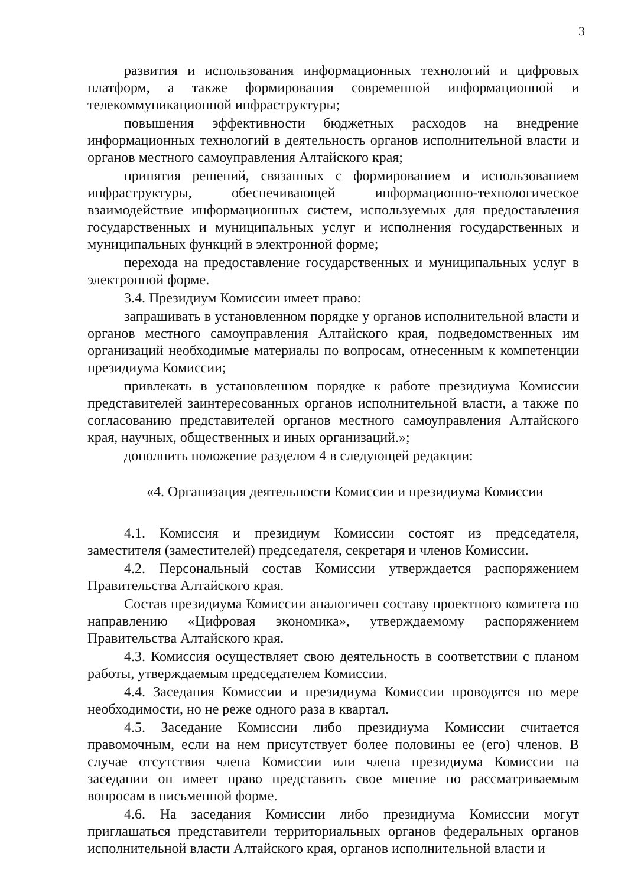3
развития и использования информационных технологий и цифровых платформ, а также формирования современной информационной и телекоммуникационной инфраструктуры;
повышения эффективности бюджетных расходов на внедрение информационных технологий в деятельность органов исполнительной власти и органов местного самоуправления Алтайского края;
принятия решений, связанных с формированием и использованием инфраструктуры, обеспечивающей информационно-технологическое взаимодействие информационных систем, используемых для предоставления государственных и муниципальных услуг и исполнения государственных и муниципальных функций в электронной форме;
перехода на предоставление государственных и муниципальных услуг в электронной форме.
3.4. Президиум Комиссии имеет право:
запрашивать в установленном порядке у органов исполнительной власти и органов местного самоуправления Алтайского края, подведомственных им организаций необходимые материалы по вопросам, отнесенным к компетенции президиума Комиссии;
привлекать в установленном порядке к работе президиума Комиссии представителей заинтересованных органов исполнительной власти, а также по согласованию представителей органов местного самоуправления Алтайского края, научных, общественных и иных организаций.»;
дополнить положение разделом 4 в следующей редакции:
«4. Организация деятельности Комиссии и президиума Комиссии
4.1. Комиссия и президиум Комиссии состоят из председателя, заместителя (заместителей) председателя, секретаря и членов Комиссии.
4.2. Персональный состав Комиссии утверждается распоряжением Правительства Алтайского края.
Состав президиума Комиссии аналогичен составу проектного комитета по направлению «Цифровая экономика», утверждаемому распоряжением Правительства Алтайского края.
4.3. Комиссия осуществляет свою деятельность в соответствии с планом работы, утверждаемым председателем Комиссии.
4.4. Заседания Комиссии и президиума Комиссии проводятся по мере необходимости, но не реже одного раза в квартал.
4.5. Заседание Комиссии либо президиума Комиссии считается правомочным, если на нем присутствует более половины ее (его) членов. В случае отсутствия члена Комиссии или члена президиума Комиссии на заседании он имеет право представить свое мнение по рассматриваемым вопросам в письменной форме.
4.6. На заседания Комиссии либо президиума Комиссии могут приглашаться представители территориальных органов федеральных органов исполнительной власти Алтайского края, органов исполнительной власти и